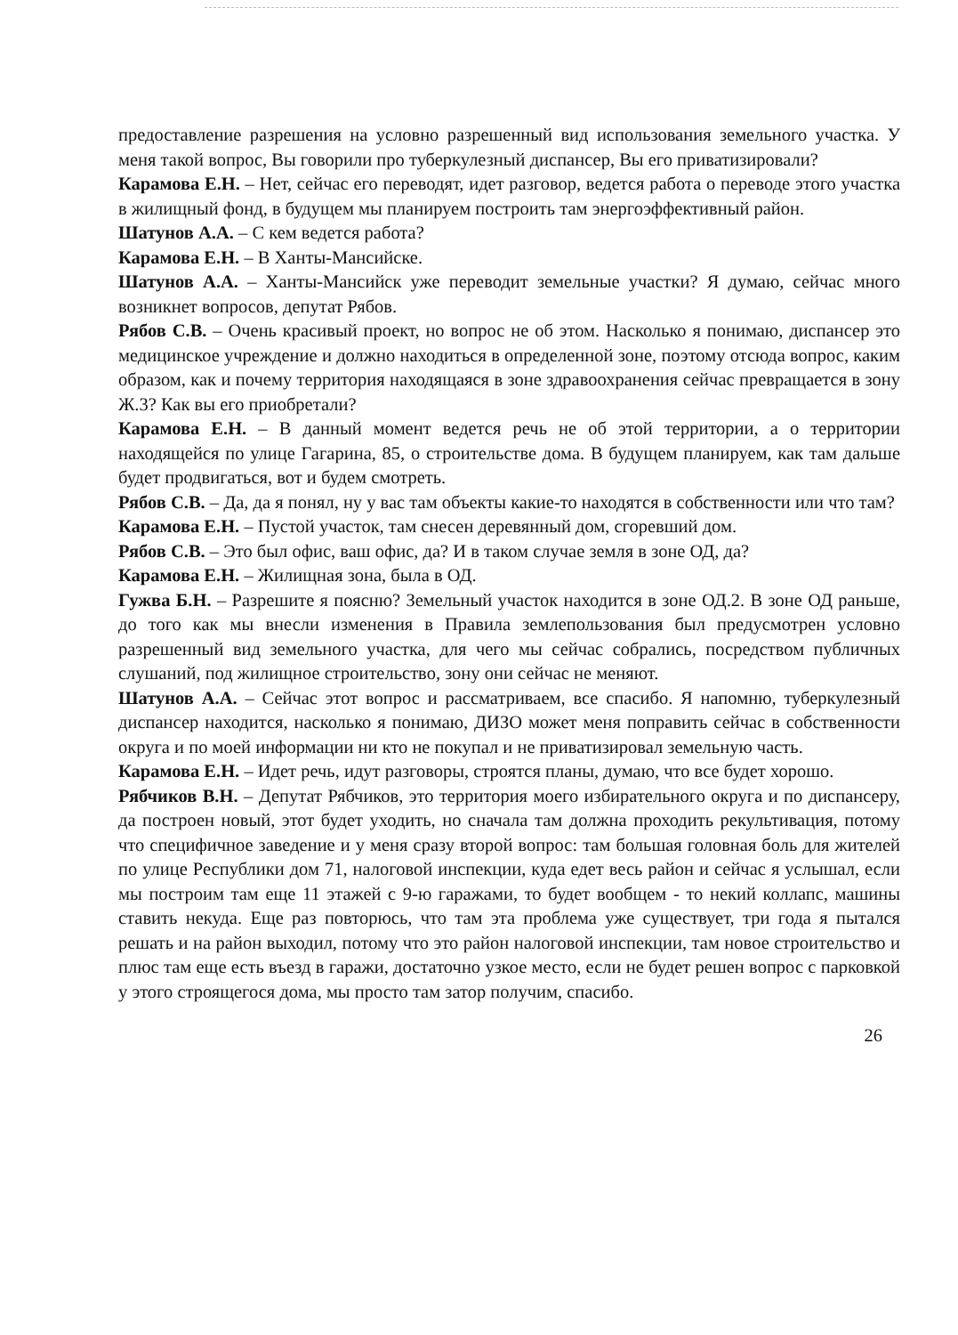предоставление разрешения на условно разрешенный вид использования земельного участка. У меня такой вопрос, Вы говорили про туберкулезный диспансер, Вы его приватизировали?
Карамова Е.Н. – Нет, сейчас его переводят, идет разговор, ведется работа о переводе этого участка в жилищный фонд, в будущем мы планируем построить там энергоэффективный район.
Шатунов А.А. – С кем ведется работа?
Карамова Е.Н. – В Ханты-Мансийске.
Шатунов А.А. – Ханты-Мансийск уже переводит земельные участки? Я думаю, сейчас много возникнет вопросов, депутат Рябов.
Рябов С.В. – Очень красивый проект, но вопрос не об этом. Насколько я понимаю, диспансер это медицинское учреждение и должно находиться в определенной зоне, поэтому отсюда вопрос, каким образом, как и почему территория находящаяся в зоне здравоохранения сейчас превращается в зону Ж.3? Как вы его приобретали?
Карамова Е.Н. – В данный момент ведется речь не об этой территории, а о территории находящейся по улице Гагарина, 85, о строительстве дома. В будущем планируем, как там дальше будет продвигаться, вот и будем смотреть.
Рябов С.В. – Да, да я понял, ну у вас там объекты какие-то находятся в собственности или что там?
Карамова Е.Н. – Пустой участок, там снесен деревянный дом, сгоревший дом.
Рябов С.В. – Это был офис, ваш офис, да? И в таком случае земля в зоне ОД, да?
Карамова Е.Н. – Жилищная зона, была в ОД.
Гужва Б.Н. – Разрешите я поясню? Земельный участок находится в зоне ОД.2. В зоне ОД раньше, до того как мы внесли изменения в Правила землепользования был предусмотрен условно разрешенный вид земельного участка, для чего мы сейчас собрались, посредством публичных слушаний, под жилищное строительство, зону они сейчас не меняют.
Шатунов А.А. – Сейчас этот вопрос и рассматриваем, все спасибо. Я напомню, туберкулезный диспансер находится, насколько я понимаю, ДИЗО может меня поправить сейчас в собственности округа и по моей информации ни кто не покупал и не приватизировал земельную часть.
Карамова Е.Н. – Идет речь, идут разговоры, строятся планы, думаю, что все будет хорошо.
Рябчиков В.Н. – Депутат Рябчиков, это территория моего избирательного округа и по диспансеру, да построен новый, этот будет уходить, но сначала там должна проходить рекультивация, потому что специфичное заведение и у меня сразу второй вопрос: там большая головная боль для жителей по улице Республики дом 71, налоговой инспекции, куда едет весь район и сейчас я услышал, если мы построим там еще 11 этажей с 9-ю гаражами, то будет вообщем - то некий коллапс, машины ставить некуда. Еще раз повторюсь, что там эта проблема уже существует, три года я пытался решать и на район выходил, потому что это район налоговой инспекции, там новое строительство и плюс там еще есть въезд в гаражи, достаточно узкое место, если не будет решен вопрос с парковкой у этого строящегося дома, мы просто там затор получим, спасибо.
26